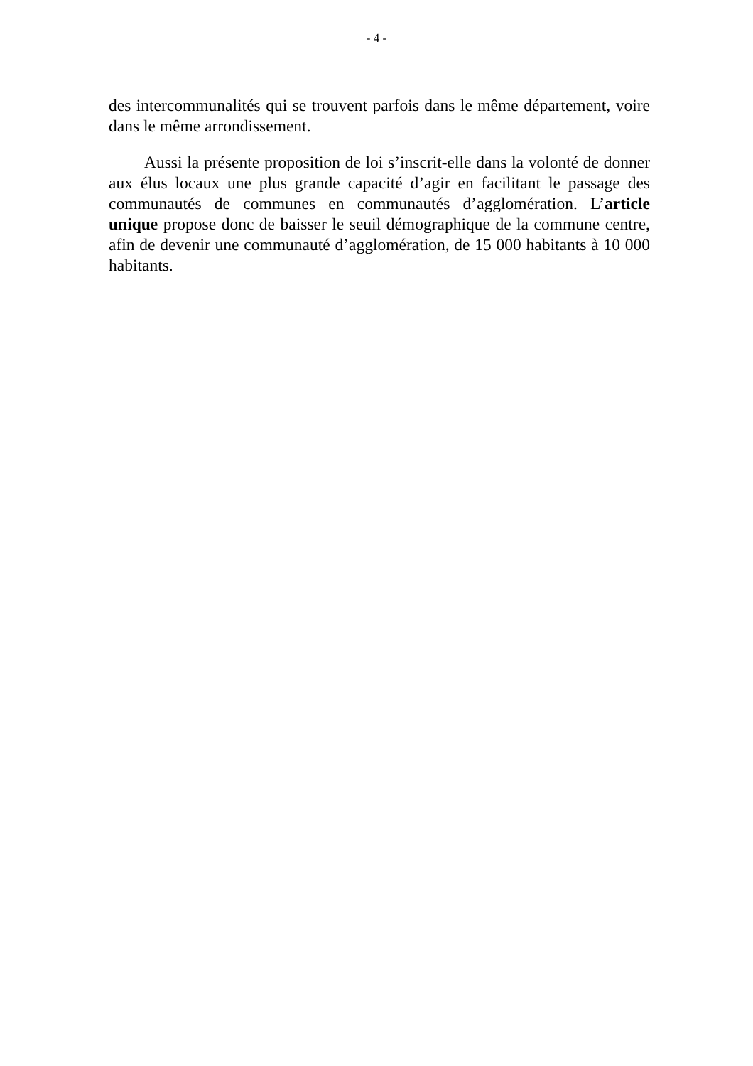- 4 -
des intercommunalités qui se trouvent parfois dans le même département, voire dans le même arrondissement.
Aussi la présente proposition de loi s’inscrit-elle dans la volonté de donner aux élus locaux une plus grande capacité d’agir en facilitant le passage des communautés de communes en communautés d’agglomération. L’article unique propose donc de baisser le seuil démographique de la commune centre, afin de devenir une communauté d’agglomération, de 15 000 habitants à 10 000 habitants.